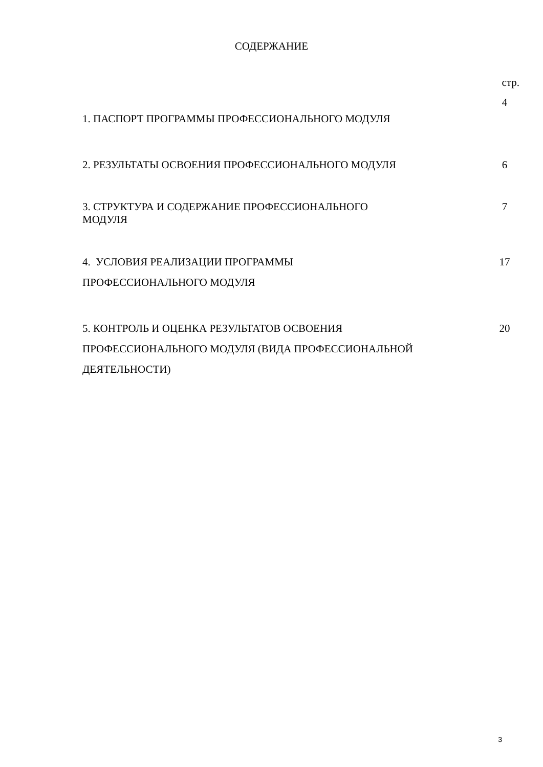СОДЕРЖАНИЕ
стр.
| 1. ПАСПОРТ ПРОГРАММЫ ПРОФЕССИОНАЛЬНОГО МОДУЛЯ | 4 |
| 2. РЕЗУЛЬТАТЫ ОСВОЕНИЯ ПРОФЕССИОНАЛЬНОГО МОДУЛЯ | 6 |
| 3. СТРУКТУРА И СОДЕРЖАНИЕ ПРОФЕССИОНАЛЬНОГО МОДУЛЯ | 7 |
| 4. УСЛОВИЯ РЕАЛИЗАЦИИ ПРОГРАММЫ ПРОФЕССИОНАЛЬНОГО МОДУЛЯ | 17 |
| 5. КОНТРОЛЬ И ОЦЕНКА РЕЗУЛЬТАТОВ ОСВОЕНИЯ ПРОФЕССИОНАЛЬНОГО МОДУЛЯ (ВИДА ПРОФЕССИОНАЛЬНОЙ ДЕЯТЕЛЬНОСТИ) | 20 |
3